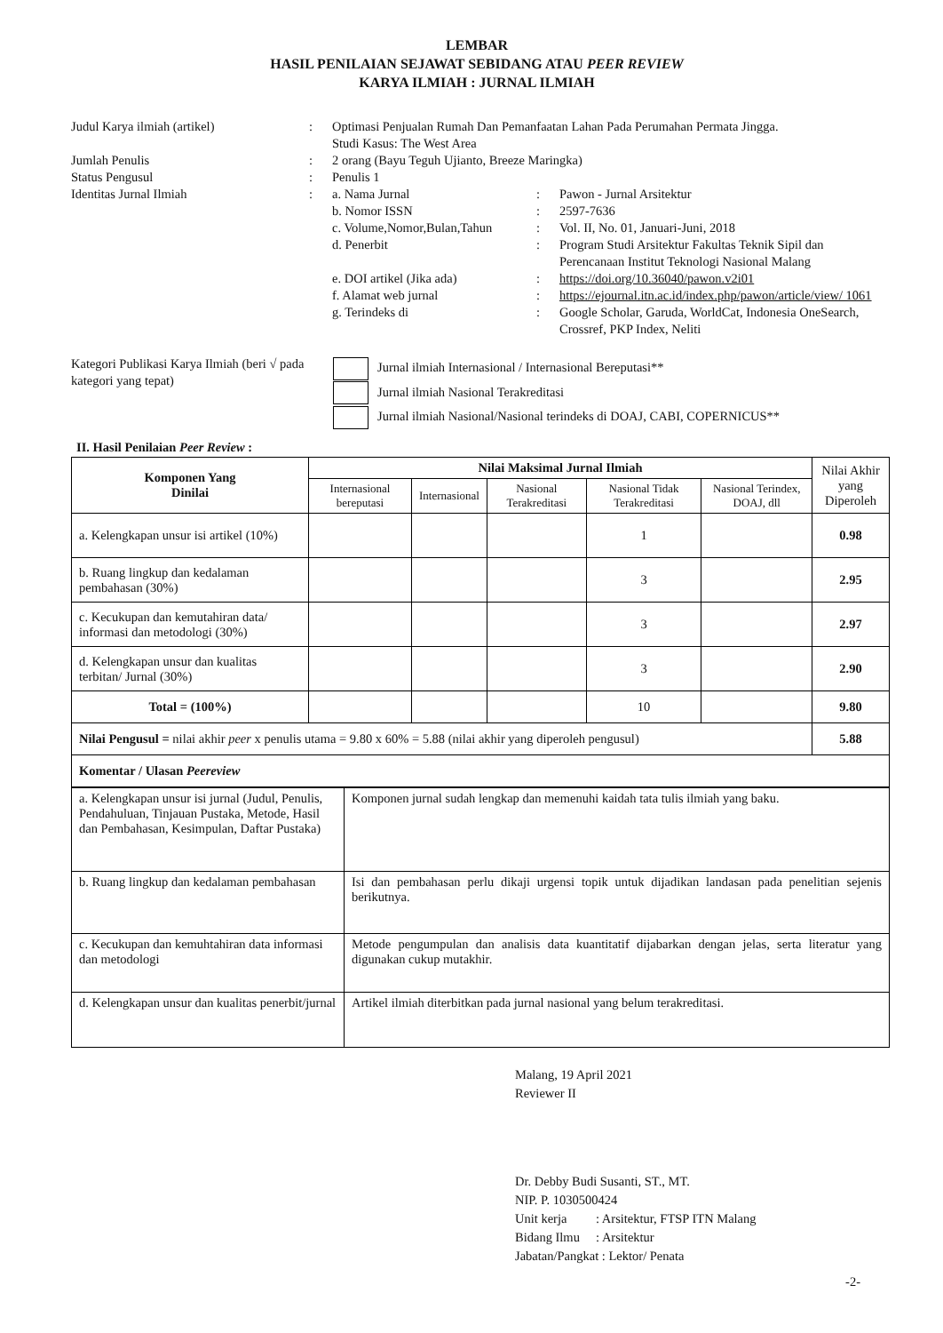LEMBAR
HASIL PENILAIAN SEJAWAT SEBIDANG ATAU PEER REVIEW
KARYA ILMIAH : JURNAL ILMIAH
| Judul Karya ilmiah (artikel) | : | Optimasi Penjualan Rumah Dan Pemanfaatan Lahan Pada Perumahan Permata Jingga. Studi Kasus: The West Area | | |
| Jumlah Penulis | : | 2 orang (Bayu Teguh Ujianto, Breeze Maringka) | | |
| Status Pengusul | : | Penulis 1 | | |
| Identitas Jurnal Ilmiah | : | a. Nama Jurnal | : | Pawon - Jurnal Arsitektur |
| | | b. Nomor ISSN | : | 2597-7636 |
| | | c. Volume,Nomor,Bulan,Tahun | : | Vol. II, No. 01, Januari-Juni, 2018 |
| | | d. Penerbit | : | Program Studi Arsitektur Fakultas Teknik Sipil dan Perencanaan Institut Teknologi Nasional Malang |
| | | e. DOI artikel (Jika ada) | : | https://doi.org/10.36040/pawon.v2i01 |
| | | f. Alamat web jurnal | : | https://ejournal.itn.ac.id/index.php/pawon/article/view/ 1061 |
| | | g. Terindeks di | : | Google Scholar, Garuda, WorldCat, Indonesia OneSearch, Crossref, PKP Index, Neliti |
| Kategori Publikasi Karya Ilmiah (beri √ pada kategori yang tepat) | Jurnal ilmiah Internasional / Internasional Bereputasi** Jurnal ilmiah Nasional Terakreditasi Jurnal ilmiah Nasional/Nasional terindeks di DOAJ, CABI, COPERNICUS** |
II. Hasil Penilaian Peer Review :
| Komponen Yang Dinilai | Nilai Maksimal Jurnal Ilmiah | | | | | Nilai Akhir yang Diperoleh |
| --- | --- | --- | --- | --- | --- | --- |
| | Internasional bereputasi | Internasional | Nasional Terakreditasi | Nasional Tidak Terakreditasi | Nasional Terindex, DOAJ, dll | |
| a. Kelengkapan unsur isi artikel (10%) | | | | 1 | | 0.98 |
| b. Ruang lingkup dan kedalaman pembahasan (30%) | | | | 3 | | 2.95 |
| c. Kecukupan dan kemutahiran data/ informasi dan metodologi (30%) | | | | 3 | | 2.97 |
| d. Kelengkapan unsur dan kualitas terbitan/ Jurnal (30%) | | | | 3 | | 2.90 |
| Total = (100%) | | | | 10 | | 9.80 |
| Nilai Pengusul = nilai akhir peer x penulis utama = 9.80 x 60% = 5.88 (nilai akhir yang diperoleh pengusul) | | | | | | 5.88 |
| Komentar / Ulasan Peereview | | | | | | |
| a. Kelengkapan unsur isi jurnal (Judul, Penulis, Pendahuluan, Tinjauan Pustaka, Metode, Hasil dan Pembahasan, Kesimpulan, Daftar Pustaka) | Komponen jurnal sudah lengkap dan memenuhi kaidah tata tulis ilmiah yang baku. |
| b. Ruang lingkup dan kedalaman pembahasan | Isi dan pembahasan perlu dikaji urgensi topik untuk dijadikan landasan pada penelitian sejenis berikutnya. |
| c. Kecukupan dan kemuhtahiran data informasi dan metodologi | Metode pengumpulan dan analisis data kuantitatif dijabarkan dengan jelas, serta literatur yang digunakan cukup mutakhir. |
| d. Kelengkapan unsur dan kualitas penerbit/jurnal | Artikel ilmiah diterbitkan pada jurnal nasional yang belum terakreditasi. |
Malang, 19 April 2021
Reviewer II
Dr. Debby Budi Susanti, ST., MT.
NIP. P. 1030500424
Unit kerja : Arsitektur, FTSP ITN Malang
Bidang Ilmu : Arsitektur
Jabatan/Pangkat : Lektor/ Penata
-2-